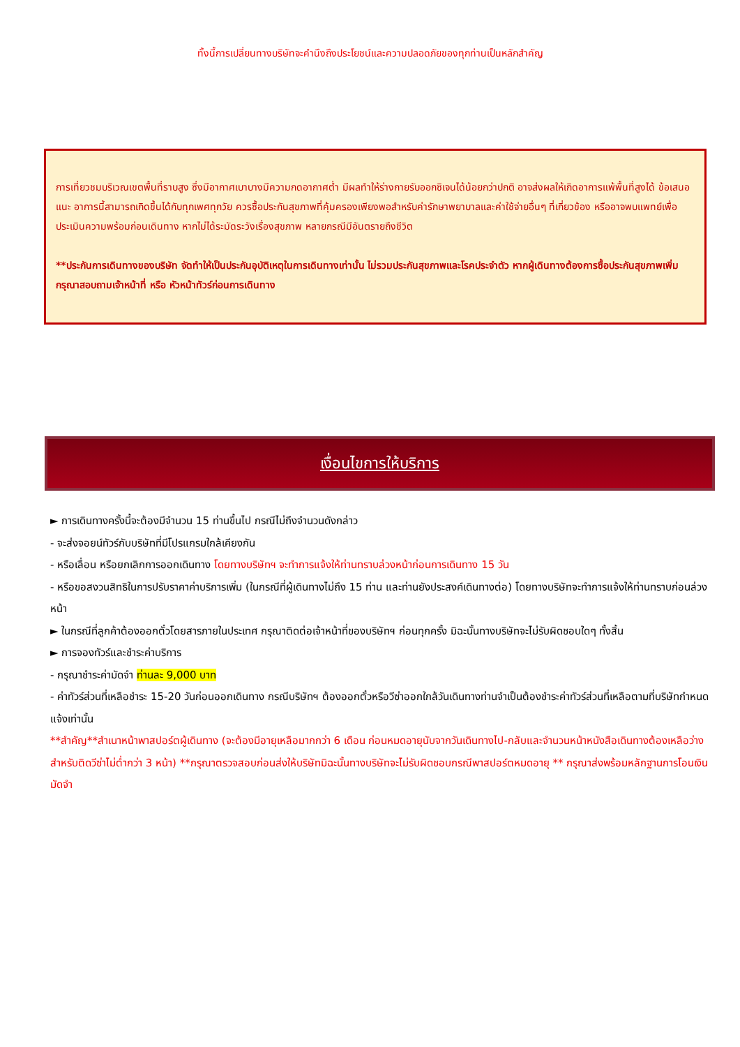ทั้งนี้การเปลี่ยนทางบริษัทจะคำนึงถึงประโยชน์และความปลอดภัยของทุกท่านเป็นหลักสำคัญ
การเที่ยวชมบริเวณเขตพื้นที่ราบสูง ซึ่งมีอากาศเบาบางมีความกดอากาศต่ำ มีผลทำให้ร่างกายรับออกซิเจนได้น้อยกว่าปกติ อาจส่งผลให้เกิดอาการแพ้พื้นที่สูงได้ ข้อเสนอแนะ อาการนี้สามารถเกิดขึ้นได้กับทุกเพศทุกวัย ควรซื้อประกันสุขภาพที่คุ้มครองเพียงพอสำหรับค่ารักษาพยาบาลและค่าใช้จ่ายอื่นๆ ที่เกี่ยวข้อง หรืออาจพบแพทย์เพื่อประเมินความพร้อมก่อนเดินทาง หากไม่ได้ระมัดระวังเรื่องสุขภาพ หลายกรณีมีอันตรายถึงชีวิต
**ประกันการเดินทางของบริษัท จัดทำให้เป็นประกันอุบัติเหตุในการเดินทางเท่านั้น ไม่รวมประกันสุขภาพและโรคประจำตัว หากผู้เดินทางต้องการซื้อประกันสุขภาพเพิ่ม กรุณาสอบถามเจ้าหน้าที่ หรือ หัวหน้าทัวร์ก่อนการเดินทาง
เงื่อนไขการให้บริการ
► การเดินทางครั้งนี้จะต้องมีจำนวน 15 ท่านขึ้นไป กรณีไม่ถึงจำนวนดังกล่าว
- จะส่งจอยน์ทัวร์กับบริษัทที่มีโปรแกรมใกล้เคียงกัน
- หรือเลื่อน หรือยกเลิกการออกเดินทาง โดยทางบริษัทฯ จะทำการแจ้งให้ท่านทราบล่วงหน้าก่อนการเดินทาง 15 วัน
- หรือขอสงวนสิทธิในการปรับราคาค่าบริการเพิ่ม (ในกรณีที่ผู้เดินทางไม่ถึง 15 ท่าน และท่านยังประสงค์เดินทางต่อ) โดยทางบริษัทจะทำการแจ้งให้ท่านทราบก่อนล่วงหน้า
► ในกรณีที่ลูกค้าต้องออกตั๋วโดยสารภายในประเทศ กรุณาติดต่อเจ้าหน้าที่ของบริษัทฯ ก่อนทุกครั้ง มิฉะนั้นทางบริษัทจะไม่รับผิดชอบใดๆ ทั้งสิ้น
► การจองทัวร์และชำระค่าบริการ
- กรุณาชำระค่ามัดจำ ท่านละ 9,000 บาท
- ค่าทัวร์ส่วนที่เหลือชำระ 15-20 วันก่อนออกเดินทาง กรณีบริษัทฯ ต้องออกตั๋วหรือวีซ่าออกใกล้วันเดินทางท่านจำเป็นต้องชำระค่าทัวร์ส่วนที่เหลือตามที่บริษัทกำหนดแจ้งเท่านั้น
**สำคัญ**สำเนาหน้าพาสปอร์ตผู้เดินทาง (จะต้องมีอายุเหลือมากกว่า 6 เดือน ก่อนหมดอายุนับจากวันเดินทางไป-กลับและจำนวนหน้าหนังสือเดินทางต้องเหลือว่างสำหรับติดวีซ่าไม่ต่ำกว่า 3 หน้า) **กรุณาตรวจสอบก่อนส่งให้บริษัทมิฉะนั้นทางบริษัทจะไม่รับผิดชอบกรณีพาสปอร์ตหมดอายุ ** กรุณาส่งพร้อมหลักฐานการโอนเงินมัดจำ